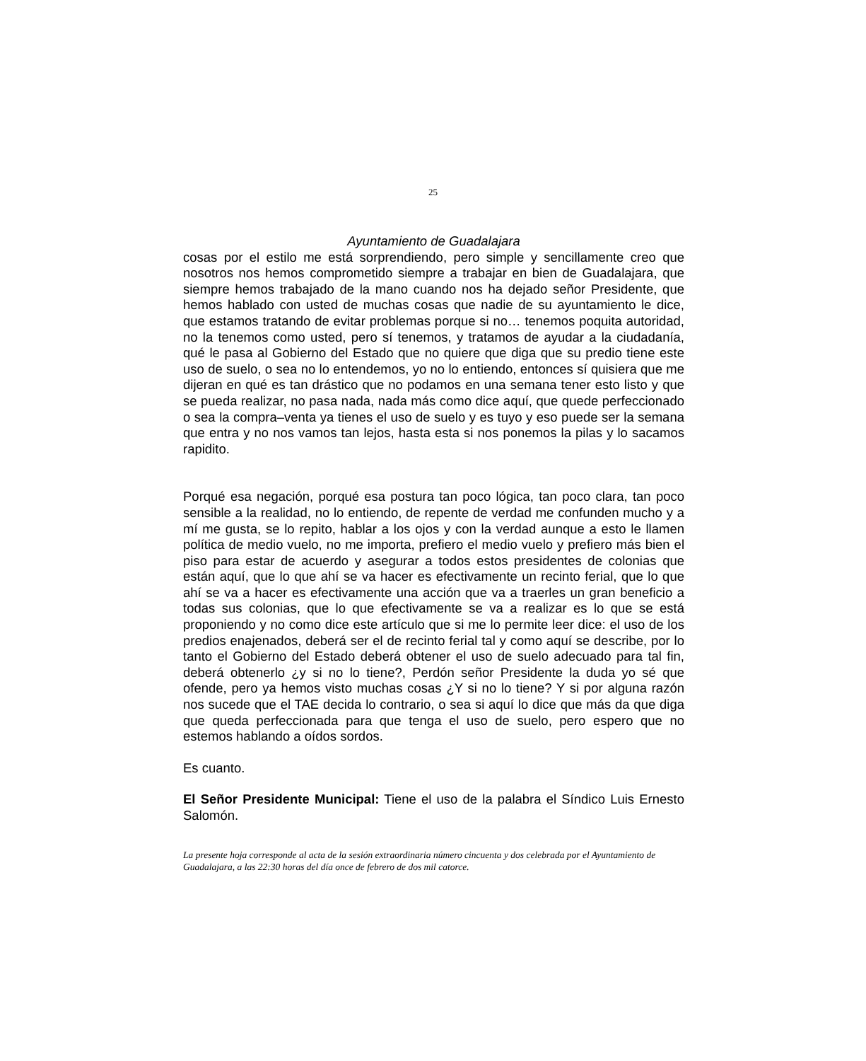25
Ayuntamiento de Guadalajara
cosas por el estilo me está sorprendiendo, pero simple y sencillamente creo que nosotros nos hemos comprometido siempre a trabajar en bien de Guadalajara, que siempre hemos trabajado de la mano cuando nos ha dejado señor Presidente, que hemos hablado con usted de muchas cosas que nadie de su ayuntamiento le dice, que estamos tratando de evitar problemas porque si no… tenemos poquita autoridad, no la tenemos como usted, pero sí tenemos, y tratamos de ayudar a la ciudadanía, qué le pasa al Gobierno del Estado que no quiere que diga que su predio tiene este uso de suelo, o sea no lo entendemos, yo no lo entiendo, entonces sí quisiera que me dijeran en qué es tan drástico que no podamos en una semana tener esto listo y que se pueda realizar, no pasa nada, nada más como dice aquí, que quede perfeccionado o sea la compra–venta ya tienes el uso de suelo y es tuyo y eso puede ser la semana que entra y no nos vamos tan lejos, hasta esta si nos ponemos la pilas y lo sacamos rapidito.
Porqué esa negación, porqué esa postura tan poco lógica, tan poco clara, tan poco sensible a la realidad, no lo entiendo, de repente de verdad me confunden mucho y a mí me gusta, se lo repito, hablar a los ojos y con la verdad aunque a esto le llamen política de medio vuelo, no me importa, prefiero el medio vuelo y prefiero más bien el piso para estar de acuerdo y asegurar a todos estos presidentes de colonias que están aquí, que lo que ahí se va hacer es efectivamente un recinto ferial, que lo que ahí se va a hacer es efectivamente una acción que va a traerles un gran beneficio a todas sus colonias, que lo que efectivamente se va a realizar es lo que se está proponiendo y no como dice este artículo que si me lo permite leer dice: el uso de los predios enajenados, deberá ser el de recinto ferial tal y como aquí se describe, por lo tanto el Gobierno del Estado deberá obtener el uso de suelo adecuado para tal fin, deberá obtenerlo ¿y si no lo tiene?, Perdón señor Presidente la duda yo sé que ofende, pero ya hemos visto muchas cosas ¿Y si no lo tiene? Y si por alguna razón nos sucede que el TAE decida lo contrario, o sea si aquí lo dice que más da que diga que queda perfeccionada para que tenga el uso de suelo, pero espero que no estemos hablando a oídos sordos.
Es cuanto.
El Señor Presidente Municipal: Tiene el uso de la palabra el Síndico Luis Ernesto Salomón.
La presente hoja corresponde al acta de la sesión extraordinaria número cincuenta y dos celebrada por el Ayuntamiento de Guadalajara, a las 22:30 horas del día once de febrero de dos mil catorce.